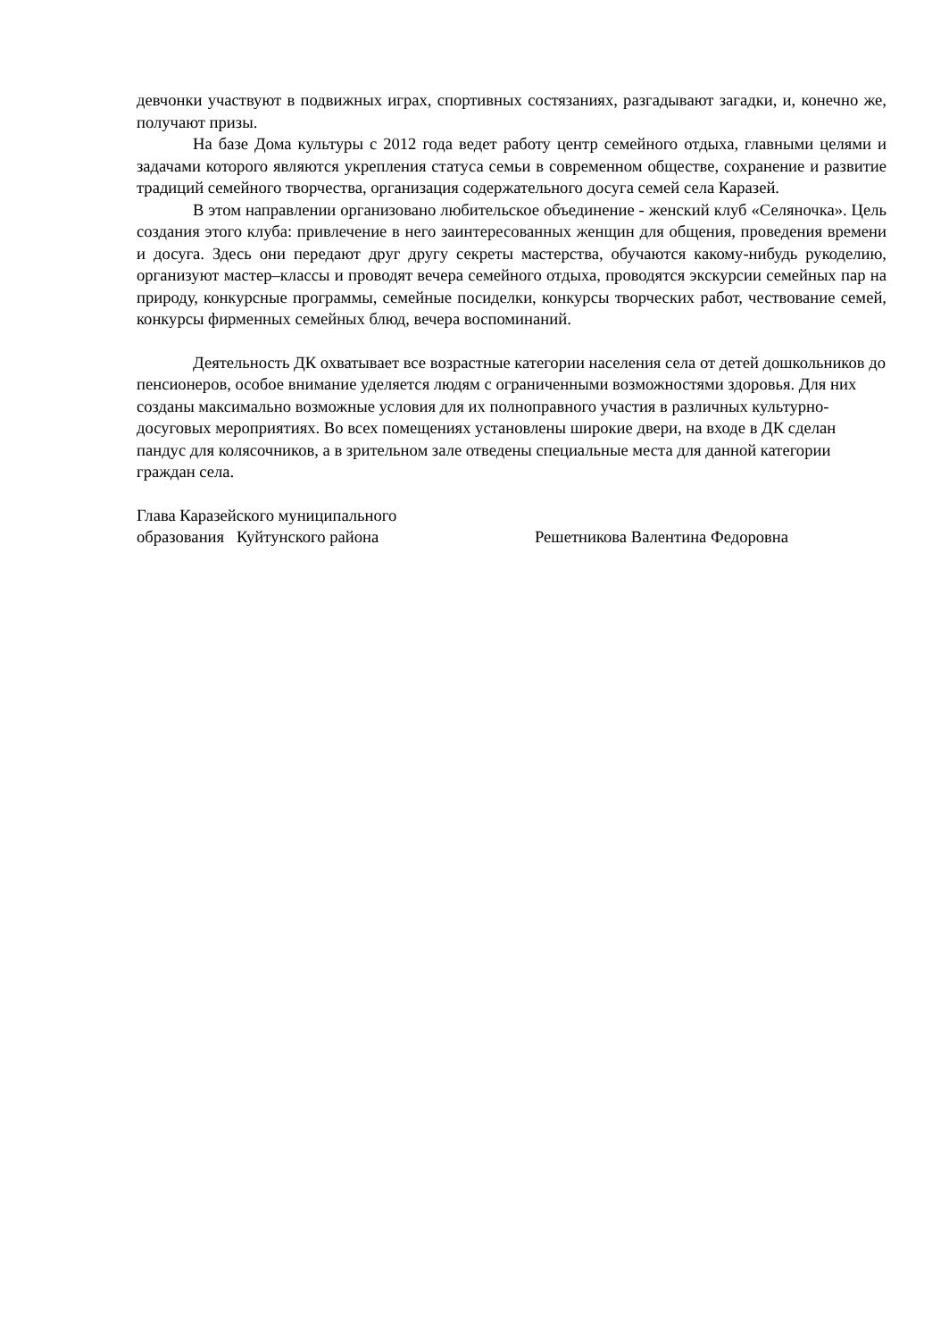девчонки участвуют в подвижных играх, спортивных состязаниях, разгадывают загадки, и, конечно же, получают призы.
На базе Дома культуры с 2012 года ведет работу центр семейного отдыха, главными целями и задачами которого являются укрепления статуса семьи в современном обществе, сохранение и развитие традиций семейного творчества, организация содержательного досуга семей села Каразей.
В этом направлении организовано любительское объединение - женский клуб «Селяночка». Цель создания этого клуба: привлечение в него заинтересованных женщин для общения, проведения времени и досуга. Здесь они передают друг другу секреты мастерства, обучаются какому-нибудь рукоделию, организуют мастер–классы и проводят вечера семейного отдыха, проводятся экскурсии семейных пар на природу, конкурсные программы, семейные посиделки, конкурсы творческих работ, чествование семей, конкурсы фирменных семейных блюд, вечера воспоминаний.
Деятельность ДК охватывает все возрастные категории населения села от детей дошкольников до пенсионеров, особое внимание уделяется людям с ограниченными возможностями здоровья. Для них созданы максимально возможные условия для их полноправного участия в различных культурно-досуговых мероприятиях. Во всех помещениях установлены широкие двери, на входе в ДК сделан пандус для колясочников, а в зрительном зале отведены специальные места для данной категории граждан села.
Глава Каразейского муниципального
образования Куйтунского района Решетникова Валентина Федоровна